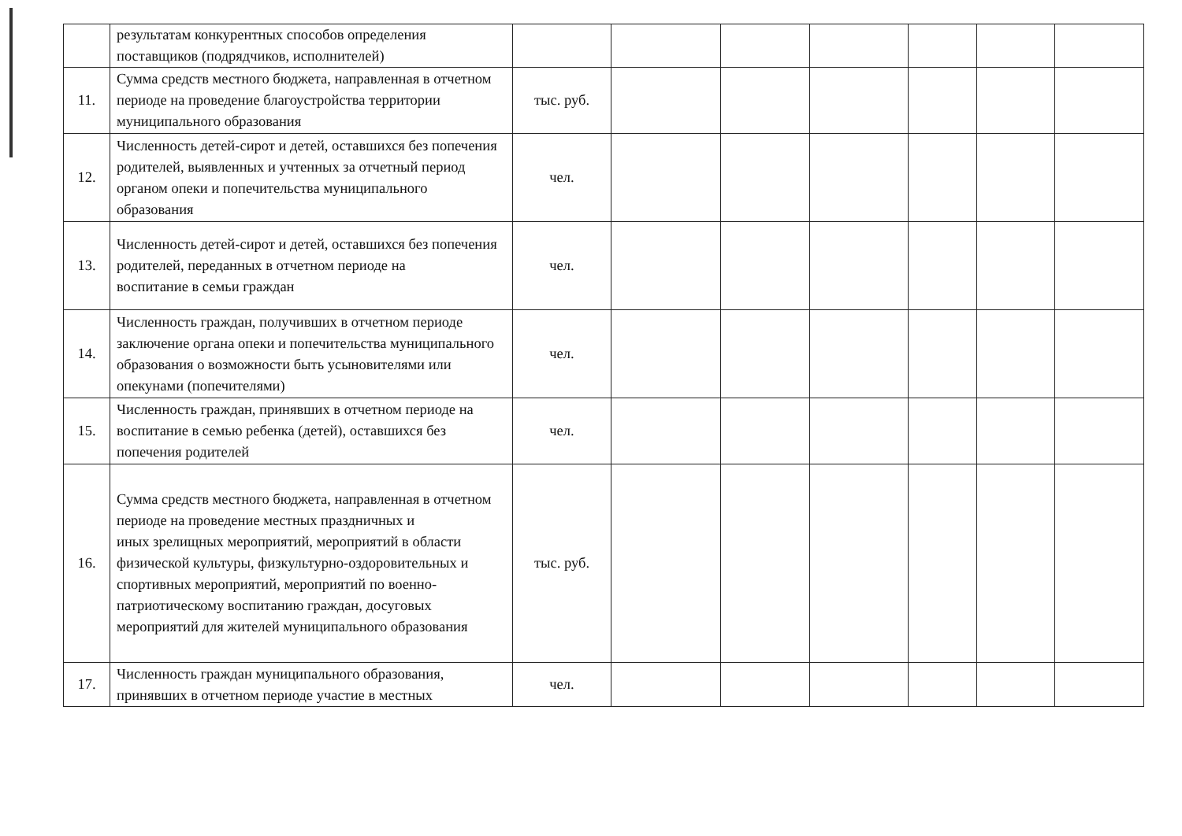| | результатам конкурентных способов определения поставщиков (подрядчиков, исполнителей) | | | | | | | |
| 11. | Сумма средств местного бюджета, направленная в отчетном периоде на проведение благоустройства территории муниципального образования | тыс. руб. | | | | | | |
| 12. | Численность детей-сирот и детей, оставшихся без попечения родителей, выявленных и учтенных за отчетный период органом опеки и попечительства муниципального образования | чел. | | | | | | |
| 13. | Численность детей-сирот и детей, оставшихся без попечения родителей, переданных в отчетном периоде на воспитание в семьи граждан | чел. | | | | | | |
| 14. | Численность граждан, получивших в отчетном периоде заключение органа опеки и попечительства муниципального образования о возможности быть усыновителями или опекунами (попечителями) | чел. | | | | | | |
| 15. | Численность граждан, принявших в отчетном периоде на воспитание в семью ребенка (детей), оставшихся без попечения родителей | чел. | | | | | | |
| 16. | Сумма средств местного бюджета, направленная в отчетном периоде на проведение местных праздничных и иных зрелищных мероприятий, мероприятий в области физической культуры, физкультурно-оздоровительных и спортивных мероприятий, мероприятий по военно-патриотическому воспитанию граждан, досуговых мероприятий для жителей муниципального образования | тыс. руб. | | | | | | |
| 17. | Численность граждан муниципального образования, принявших в отчетном периоде участие в местных | чел. | | | | | | |